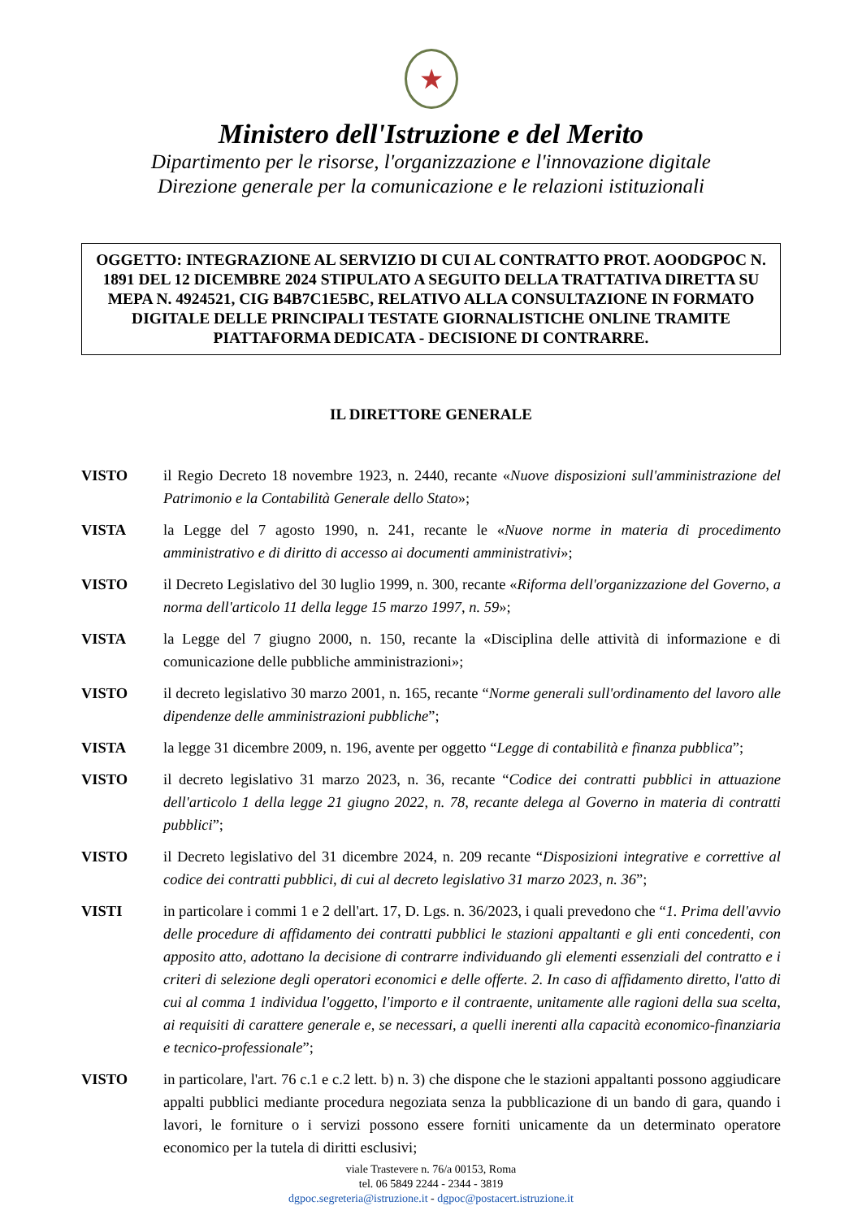★
Ministero dell'Istruzione e del Merito
Dipartimento per le risorse, l'organizzazione e l'innovazione digitale
Direzione generale per la comunicazione e le relazioni istituzionali
OGGETTO: INTEGRAZIONE AL SERVIZIO DI CUI AL CONTRATTO PROT. AOODGPOC N. 1891 DEL 12 DICEMBRE 2024 STIPULATO A SEGUITO DELLA TRATTATIVA DIRETTA SU MEPA N. 4924521, CIG B4B7C1E5BC, RELATIVO ALLA CONSULTAZIONE IN FORMATO DIGITALE DELLE PRINCIPALI TESTATE GIORNALISTICHE ONLINE TRAMITE PIATTAFORMA DEDICATA - DECISIONE DI CONTRARRE.
IL DIRETTORE GENERALE
VISTO il Regio Decreto 18 novembre 1923, n. 2440, recante «Nuove disposizioni sull'amministrazione del Patrimonio e la Contabilità Generale dello Stato»;
VISTA la Legge del 7 agosto 1990, n. 241, recante le «Nuove norme in materia di procedimento amministrativo e di diritto di accesso ai documenti amministrativi»;
VISTO il Decreto Legislativo del 30 luglio 1999, n. 300, recante «Riforma dell'organizzazione del Governo, a norma dell'articolo 11 della legge 15 marzo 1997, n. 59»;
VISTA la Legge del 7 giugno 2000, n. 150, recante la «Disciplina delle attività di informazione e di comunicazione delle pubbliche amministrazioni»;
VISTO il decreto legislativo 30 marzo 2001, n. 165, recante “Norme generali sull'ordinamento del lavoro alle dipendenze delle amministrazioni pubbliche”;
VISTA la legge 31 dicembre 2009, n. 196, avente per oggetto “Legge di contabilità e finanza pubblica”;
VISTO il decreto legislativo 31 marzo 2023, n. 36, recante “Codice dei contratti pubblici in attuazione dell'articolo 1 della legge 21 giugno 2022, n. 78, recante delega al Governo in materia di contratti pubblici”;
VISTO il Decreto legislativo del 31 dicembre 2024, n. 209 recante “Disposizioni integrative e correttive al codice dei contratti pubblici, di cui al decreto legislativo 31 marzo 2023, n. 36”;
VISTI in particolare i commi 1 e 2 dell'art. 17, D. Lgs. n. 36/2023, i quali prevedono che “1. Prima dell'avvio delle procedure di affidamento dei contratti pubblici le stazioni appaltanti e gli enti concedenti, con apposito atto, adottano la decisione di contrarre individuando gli elementi essenziali del contratto e i criteri di selezione degli operatori economici e delle offerte. 2. In caso di affidamento diretto, l'atto di cui al comma 1 individua l'oggetto, l'importo e il contraente, unitamente alle ragioni della sua scelta, ai requisiti di carattere generale e, se necessari, a quelli inerenti alla capacità economico-finanziaria e tecnico-professionale”;
VISTO in particolare, l'art. 76 c.1 e c.2 lett. b) n. 3) che dispone che le stazioni appaltanti possono aggiudicare appalti pubblici mediante procedura negoziata senza la pubblicazione di un bando di gara, quando i lavori, le forniture o i servizi possono essere forniti unicamente da un determinato operatore economico per la tutela di diritti esclusivi;
viale Trastevere n. 76/a 00153, Roma
tel. 06 5849 2244 - 2344 - 3819
dgpoc.segreteria@istruzione.it - dgpoc@postacert.istruzione.it